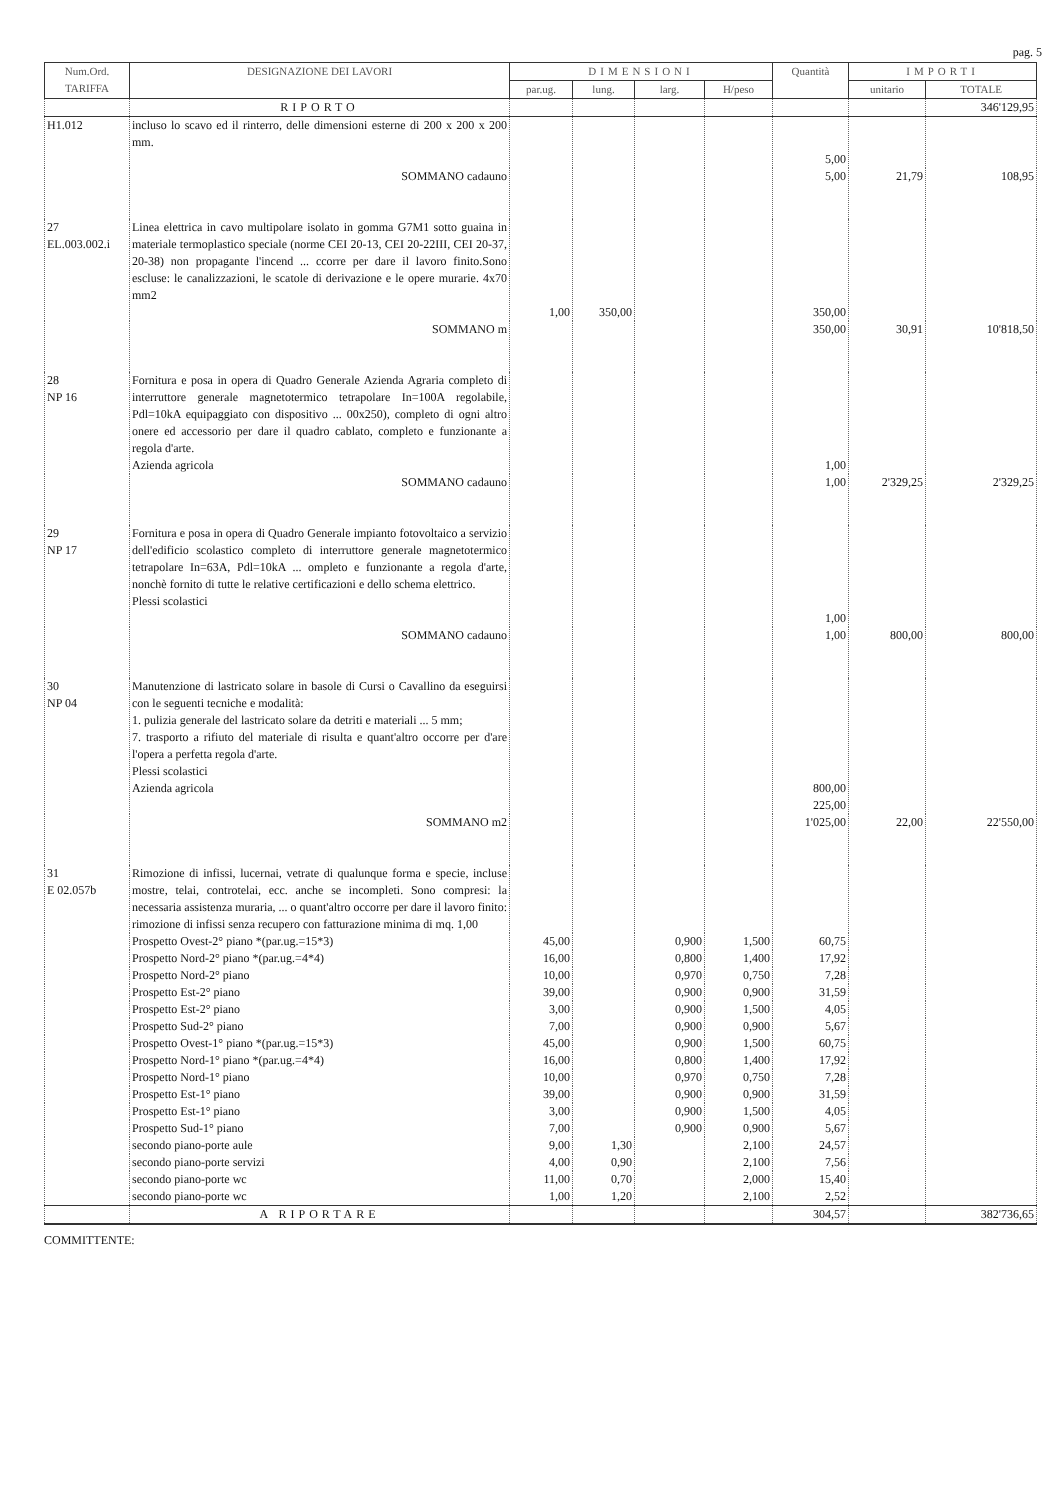pag. 5
| Num.Ord. TARIFFA | DESIGNAZIONE DEI LAVORI | DIMENSIONI | | | | Quantità | IMPORTI | |
| --- | --- | --- | --- | --- | --- | --- | --- | --- |
| | | par.ug. | lung. | larg. | H/peso | | unitario | TOTALE |
| | RIPORTO | | | | | | | 346'129,95 |
| H1.012 | incluso lo scavo ed il rinterro, delle dimensioni esterne di 200 x 200 x 200 mm. | | | | | 5,00 | | |
| | SOMMANO cadauno | | | | | 5,00 | 21,79 | 108,95 |
| 27 EL.003.002.i | Linea elettrica in cavo multipolare isolato in gomma G7M1 sotto guaina in materiale termoplastico speciale (norme CEI 20-13, CEI 20-22III, CEI 20-37, 20-38) non propagante l'incend ... ccorre per dare il lavoro finito.Sono escluse: le canalizzazioni, le scatole di derivazione e le opere murarie. 4x70 mm2 | 1,00 | 350,00 | | | 350,00 | | |
| | SOMMANO m | | | | | 350,00 | 30,91 | 10'818,50 |
| 28 NP 16 | Fornitura e posa in opera di Quadro Generale Azienda Agraria completo di interruttore generale magnetotermico tetrapolare In=100A regolabile, Pdl=10kA equipaggiato con dispositivo ... 00x250), completo di ogni altro onere ed accessorio per dare il quadro cablato, completo e funzionante a regola d'arte. Azienda agricola | | | | | 1,00 | | |
| | SOMMANO cadauno | | | | | 1,00 | 2'329,25 | 2'329,25 |
| 29 NP 17 | Fornitura e posa in opera di Quadro Generale impianto fotovoltaico a servizio dell'edificio scolastico completo di interruttore generale magnetotermico tetrapolare In=63A, Pdl=10kA ... ompleto e funzionante a regola d'arte, nonchè fornito di tutte le relative certificazioni e dello schema elettrico. Plessi scolastici | | | | | 1,00 | | |
| | SOMMANO cadauno | | | | | 1,00 | 800,00 | 800,00 |
| 30 NP 04 | Manutenzione di lastricato solare in basole di Cursi o Cavallino da eseguirsi con le seguenti tecniche e modalità: 1. pulizia generale del lastricato solare da detriti e materiali ... 5 mm; 7. trasporto a rifiuto del materiale di risulta e quant'altro occorre per d'are l'opera a perfetta regola d'arte. Plessi scolastici Azienda agricola | | | | | 800,00 225,00 | | |
| | SOMMANO m2 | | | | | 1'025,00 | 22,00 | 22'550,00 |
| 31 E 02.057b | Rimozione di infissi, lucernai, vetrate di qualunque forma e specie, incluse mostre, telai, controtelai, ecc. anche se incompleti. Sono compresi: la necessaria assistenza muraria, ... o quant'altro occorre per dare il lavoro finito: rimozione di infissi senza recupero con fatturazione minima di mq. 1,00 | | | | | | | |
| | Prospetto Ovest-2° piano *(par.ug.=15*3) | 45,00 | | 0,900 | 1,500 | 60,75 | | |
| | Prospetto Nord-2° piano *(par.ug.=4*4) | 16,00 | | 0,800 | 1,400 | 17,92 | | |
| | Prospetto Nord-2° piano | 10,00 | | 0,970 | 0,750 | 7,28 | | |
| | Prospetto Est-2° piano | 39,00 | | 0,900 | 0,900 | 31,59 | | |
| | Prospetto Est-2° piano | 3,00 | | 0,900 | 1,500 | 4,05 | | |
| | Prospetto Sud-2° piano | 7,00 | | 0,900 | 0,900 | 5,67 | | |
| | Prospetto Ovest-1° piano *(par.ug.=15*3) | 45,00 | | 0,900 | 1,500 | 60,75 | | |
| | Prospetto Nord-1° piano *(par.ug.=4*4) | 16,00 | | 0,800 | 1,400 | 17,92 | | |
| | Prospetto Nord-1° piano | 10,00 | | 0,970 | 0,750 | 7,28 | | |
| | Prospetto Est-1° piano | 39,00 | | 0,900 | 0,900 | 31,59 | | |
| | Prospetto Est-1° piano | 3,00 | | 0,900 | 1,500 | 4,05 | | |
| | Prospetto Sud-1° piano | 7,00 | | 0,900 | 0,900 | 5,67 | | |
| | secondo piano-porte aule | 9,00 | 1,30 | | 2,100 | 24,57 | | |
| | secondo piano-porte servizi | 4,00 | 0,90 | | 2,100 | 7,56 | | |
| | secondo piano-porte wc | 11,00 | 0,70 | | 2,000 | 15,40 | | |
| | secondo piano-porte wc | 1,00 | 1,20 | | 2,100 | 2,52 | | |
| | A RIPORTARE | | | | | 304,57 | | 382'736,65 |
COMMITTENTE: